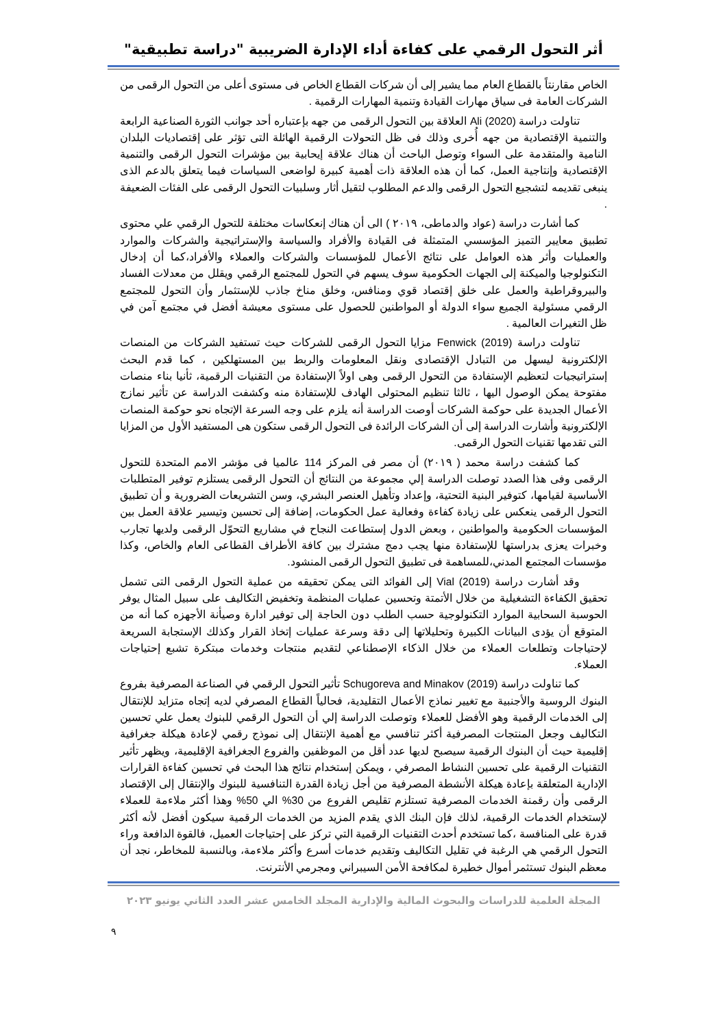أثر التحول الرقمي على كفاءة أداء الإدارة الضريبية "دراسة تطبيقية"
الخاص مقارنتاً بالقطاع العام مما يشير إلى أن شركات القطاع الخاص فى مستوى أعلى من التحول الرقمى من الشركات العامة فى سياق مهارات القيادة وتنمية المهارات الرقمية .
تناولت دراسة (Ali (2020 العلاقة بين التحول الرقمى من جهه بإعتباره أحد جوانب الثورة الصناعية الرابعة والتنمية الإقتصادية من جهه أُخرى وذلك فى ظل التحولات الرقمية الهائلة التى تؤثر على إقتصاديات البلدان النامية والمتقدمة على السواء وتوصل الباحث أن هناك علاقة إيحابية بين مؤشرات التحول الرقمى والتنمية الإقتصادية وإنتاجية العمل، كما أن هذه العلاقة ذات أهمية كبيرة لواضعى السياسات فيما يتعلق بالدعم الذى ينبغى تقديمه لتشجيع التحول الرقمى والدعم المطلوب لتقيل أثار وسلبيات التحول الرقمى على الفئات الضعيفة .
كما أشارت دراسة (عواد والدماطى، ٢٠١٩ ) الى أن هناك إنعكاسات مختلفة للتحول الرقمي علي محتوى تطبيق معايير التميز المؤسسي المتمثلة فى القيادة والأفراد والسياسة والإستراتيجية والشركات والموارد والعمليات وأثر هذه العوامل على نتائج الأعمال للمؤسسات والشركات والعملاء والأفراد،كما أن إدخال التكنولوجيا والميكنة إلى الجهات الحكومية سوف يسهم في التحول للمجتمع الرقمي ويقلل من معدلات الفساد والبيروقراطية والعمل على خلق إقتصاد قوي ومنافس، وخلق مناخ جاذب للإستثمار وأن التحول للمجتمع الرقمي مسئولية الجميع سواء الدولة أو المواطنين للحصول على مستوى معيشة أفضل في مجتمع آمن في ظل التغيرات العالمية .
تناولت دراسة (Fenwick (2019 مزايا التحول الرقمى للشركات حيث تستفيد الشركات من المنصات الإلكترونية ليسهل من التبادل الإقتصادى ونقل المعلومات والربط بين المستهلكين ، كما قدم البحث إستراتيجيات لتعظيم الإستفادة من التحول الرقمى وهى اولاً الإستفادة من التقنيات الرقمية، ثأنيا بناء منصات مفتوحة يمكن الوصول اليها ، ثالثا تنظيم المحتولى الهادف للإستفادة منه وكشفت الدراسة عن تأثير نمازج الأعمال الجديدة على حوكمة الشركات أوصت الدراسة أنه يلزم على وجه السرعة الإتجاه نحو حوكمة المنصات الإلكترونية وأشارت الدراسة إلى أن الشركات الرائدة فى التحول الرقمى ستكون هى المستفيد الأول من المزايا التى تقدمها تقنيات التحول الرقمى.
كما كشفت دراسة محمد ( ٢٠١٩) أن مصر فى المركز 114 عالميا فى مؤشر الامم المتحدة للتحول الرقمى وفى هذا الصدد توصلت الدراسة إلي مجموعة من النتائج أن التحول الرقمى يستلزم توفير المتطلبات الأساسية لقيامها، كتوفير البنية التحتية، وإعداد وتأهيل العنصر البشري، وسن التشريعات الضرورية و أن تطبيق التحول الرقمى ينعكس على زيادة كفاءة وفعالية عمل الحكومات، إضافة إلى تحسين وتيسير علاقة العمل بين المؤسسات الحكومية والمواطنين ، وبعض الدول إستطاعت النجاح في مشاريع التحوّل الرقمى ولديها تجارب وخبرات يعزى بدراستها للإستفادة منها يجب دمج مشترك بين كافة الأطراف القطاعى العام والخاص، وكذا مؤسسات المجتمع المدني،للمساهمة فى تطبيق التحول الرقمى المنشود.
وقد أشارت دراسة (Vial (2019 إلى الفوائد التى يمكن تحقيقه من عملية التحول الرقمى التى تشمل تحقيق الكفاءة التشغيلية من خلال الأتمتة وتحسين عمليات المنظمة وتخفيض التكاليف على سبيل المثال يوفر الحوسبة السحابية الموارد التكنولوجية حسب الطلب دون الحاجة إلى توفير ادارة وصيأنة الأجهزه كما أنه من المتوقع أن يؤدى البيانات الكبيرة وتحليلاتها إلى دقة وسرعة عمليات إتخاذ القرار وكذلك الإستجابة السريعة لإحتياجات وتطلعات العملاء من خلال الذكاء الإصطناعي لتقديم منتجات وخدمات مبتكرة تشبع إحتياجات العملاء.
كما تناولت دراسة (Schugoreva and Minakov (2019 تأثير التحول الرقمي في الصناعة المصرفية بفروع البنوك الروسية والأجنبية مع تغيير نماذج الأعمال التقليدية، فحالياً القطاع المصرفي لديه إتجاه متزايد للإنتقال إلى الخدمات الرقمية وهو الأفضل للعملاء وتوصلت الدراسة إلي أن التحول الرقمي للبنوك يعمل علي تحسين التكاليف وجعل المنتجات المصرفية أكثر تنافسي مع أهمية الإنتقال إلى نموذج رقمي لإعادة هيكلة جغرافية إقليمية حيث أن البنوك الرقمية سيصبح لديها عدد أقل من الموظفين والفروع الجغرافية الإقليمية، ويظهر تأثير التقنيات الرقمية على تحسين النشاط المصرفي ، ويمكن إستخدام نتائج هذا البحث في تحسين كفاءة القرارات الإدارية المتعلقة بإعادة هيكلة الأنشطة المصرفية من أجل زيادة القدرة التنافسية للبنوك والإنتقال إلى الإقتصاد الرقمى وأن رقمنة الخدمات المصرفية تستلزم تقليص الفروع من 30% الي 50% وهذا أكثر ملاءمة للعملاء لإستخدام الخدمات الرقمية، لذلك فإن البنك الذي يقدم المزيد من الخدمات الرقمية سيكون أفضل لأنه أكثر قدرة على المنافسة ،كما تستخدم أحدث التقنيات الرقمية التي تركز على إحتياجات العميل، فالقوة الدافعة وراء التحول الرقمي هي الرغبة في تقليل التكاليف وتقديم خدمات أسرع وأكثر ملاءمة، وبالنسبة للمخاطر، نجد أن معظم البنوك تستثمر أموال خطيرة لمكافحة الأمن السيبراني ومجرمي الأنترنت.
المجلة العلمية للدراسات والبحوث المالية والإدارية المجلد الخامس عشر العدد الثاني يونيو ٢٠٢٣
٩